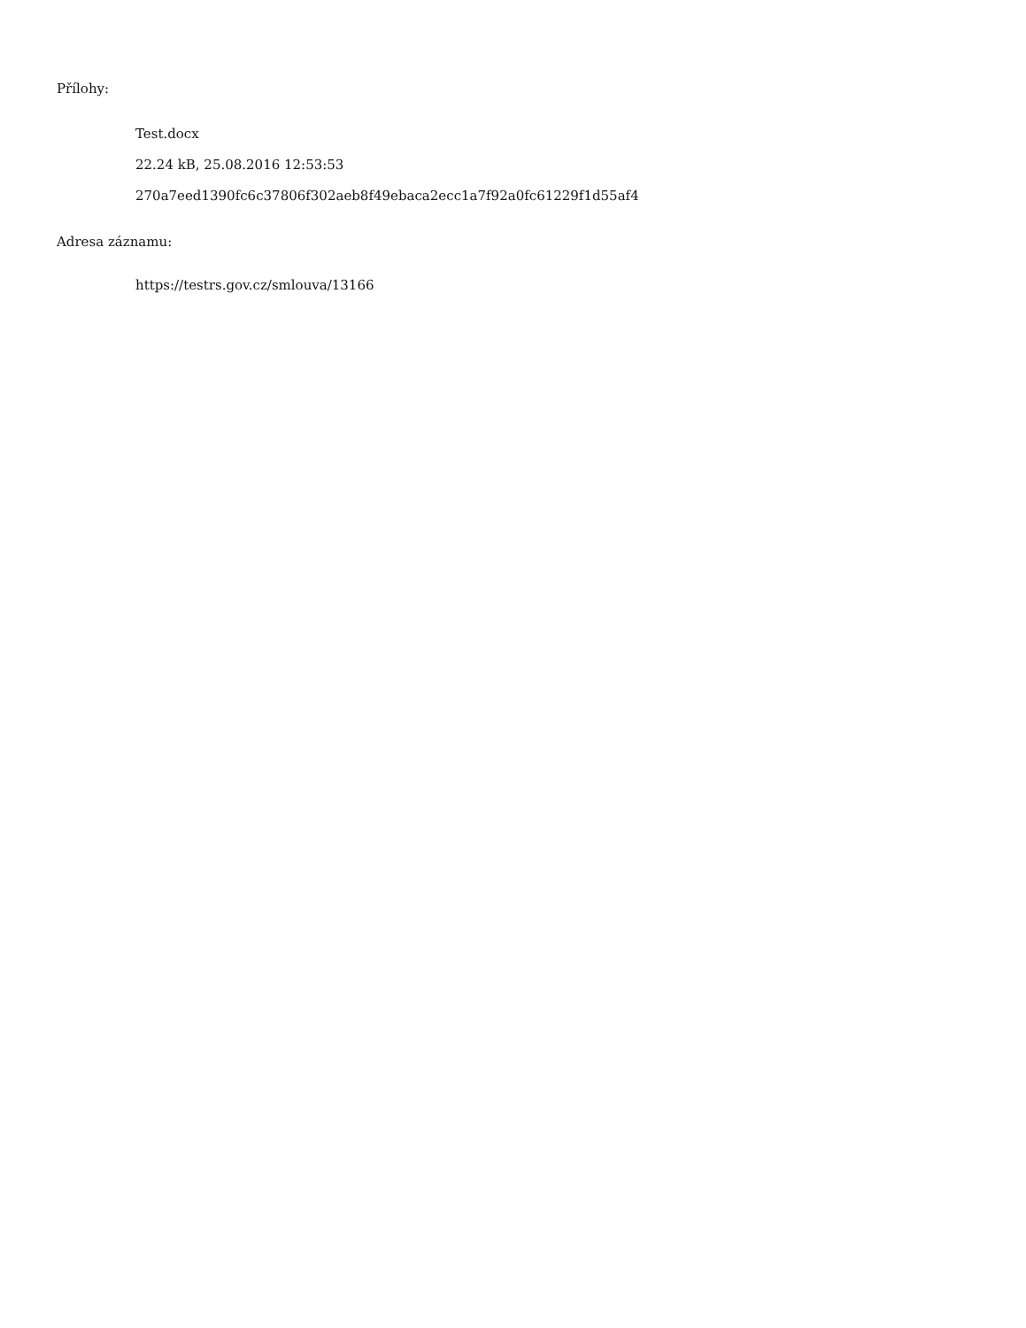Přílohy:
Test.docx
22.24 kB, 25.08.2016 12:53:53
270a7eed1390fc6c37806f302aeb8f49ebaca2ecc1a7f92a0fc61229f1d55af4
Adresa záznamu:
https://testrs.gov.cz/smlouva/13166